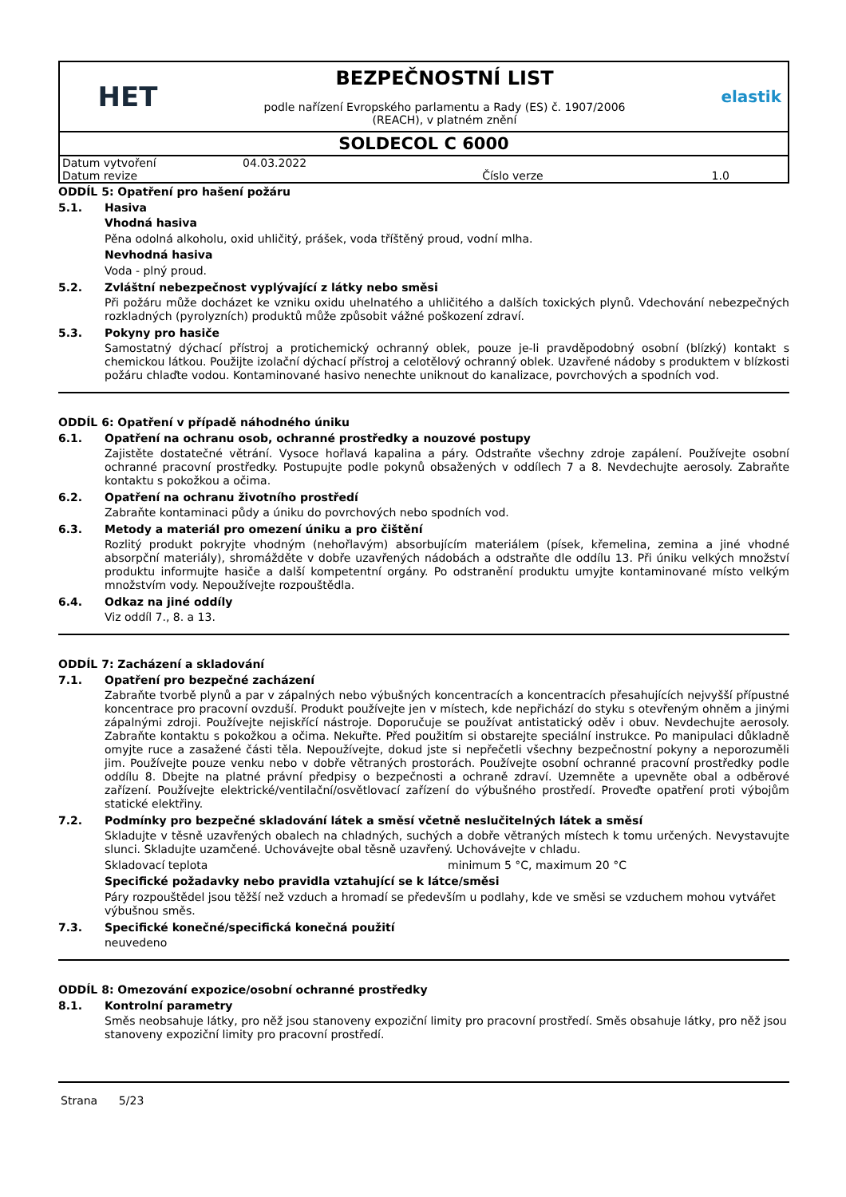HET
BEZPEČNOSTNÍ LIST
podle nařízení Evropského parlamentu a Rady (ES) č. 1907/2006
(REACH), v platném znění
elastik
SOLDECOL C 6000
| Datum vytvoření | 04.03.2022 | | |
| Datum revize | | Číslo verze | 1.0 |
ODDÍL 5: Opatření pro hašení požáru
5.1. Hasiva
Vhodná hasiva
Pěna odolná alkoholu, oxid uhličitý, prášek, voda tříštěný proud, vodní mlha.
Nevhodná hasiva
Voda - plný proud.
5.2. Zvláštní nebezpečnost vyplývající z látky nebo směsi
Při požáru může docházet ke vzniku oxidu uhelnatého a uhličitého a dalších toxických plynů. Vdechování nebezpečných rozkladných (pyrolyzních) produktů může způsobit vážné poškození zdraví.
5.3. Pokyny pro hasiče
Samostatný dýchací přístroj a protichemický ochranný oblek, pouze je-li pravděpodobný osobní (blízký) kontakt s chemickou látkou. Použijte izolační dýchací přístroj a celotělový ochranný oblek. Uzavřené nádoby s produktem v blízkosti požáru chlaďte vodou. Kontaminované hasivo nenechte uniknout do kanalizace, povrchových a spodních vod.
ODDÍL 6: Opatření v případě náhodného úniku
6.1. Opatření na ochranu osob, ochranné prostředky a nouzové postupy
Zajistěte dostatečné větrání. Vysoce hořlavá kapalina a páry. Odstraňte všechny zdroje zapálení. Používejte osobní ochranné pracovní prostředky. Postupujte podle pokynů obsažených v oddílech 7 a 8. Nevdechujte aerosoly. Zabraňte kontaktu s pokožkou a očima.
6.2. Opatření na ochranu životního prostředí
Zabraňte kontaminaci půdy a úniku do povrchových nebo spodních vod.
6.3. Metody a materiál pro omezení úniku a pro čištění
Rozlitý produkt pokryjte vhodným (nehořlavým) absorbujícím materiálem (písek, křemelina, zemina a jiné vhodné absorpční materiály), shromážděte v dobře uzavřených nádobách a odstraňte dle oddílu 13. Při úniku velkých množství produktu informujte hasiče a další kompetentní orgány. Po odstranění produktu umyjte kontaminované místo velkým množstvím vody. Nepoužívejte rozpouštědla.
6.4. Odkaz na jiné oddíly
Viz oddíl 7., 8. a 13.
ODDÍL 7: Zacházení a skladování
7.1. Opatření pro bezpečné zacházení
Zabraňte tvorbě plynů a par v zápalných nebo výbušných koncentracích a koncentracích přesahujících nejvyšší přípustné koncentrace pro pracovní ovzduší. Produkt používejte jen v místech, kde nepřichází do styku s otevřeným ohněm a jinými zápalnými zdroji. Používejte nejiskřící nástroje. Doporučuje se používat antistatický oděv i obuv. Nevdechujte aerosoly. Zabraňte kontaktu s pokožkou a očima. Nekuřte. Před použitím si obstarejte speciální instrukce. Po manipulaci důkladně omyjte ruce a zasažené části těla. Nepoužívejte, dokud jste si nepřečetli všechny bezpečnostní pokyny a neporozuměli jim. Používejte pouze venku nebo v dobře větraných prostorách. Používejte osobní ochranné pracovní prostředky podle oddílu 8. Dbejte na platné právní předpisy o bezpečnosti a ochraně zdraví. Uzemněte a upevněte obal a odběrové zařízení. Používejte elektrické/ventilační/osvětlovací zařízení do výbušného prostředí. Proveďte opatření proti výbojům statické elektřiny.
7.2. Podmínky pro bezpečné skladování látek a směsí včetně neslučitelných látek a směsí
Skladujte v těsně uzavřených obalech na chladných, suchých a dobře větraných místech k tomu určených. Nevystavujte slunci. Skladujte uzamčené. Uchovávejte obal těsně uzavřený. Uchovávejte v chladu.
Skladovací teplota minimum 5 °C, maximum 20 °C
Specifické požadavky nebo pravidla vztahující se k látce/směsi
Páry rozpouštědel jsou těžší než vzduch a hromadí se především u podlahy, kde ve směsi se vzduchem mohou vytvářet výbušnou směs.
7.3. Specifické konečné/specifická konečná použití
neuvedeno
ODDÍL 8: Omezování expozice/osobní ochranné prostředky
8.1. Kontrolní parametry
Směs neobsahuje látky, pro něž jsou stanoveny expoziční limity pro pracovní prostředí. Směs obsahuje látky, pro něž jsou stanoveny expoziční limity pro pracovní prostředí.
Strana 5/23